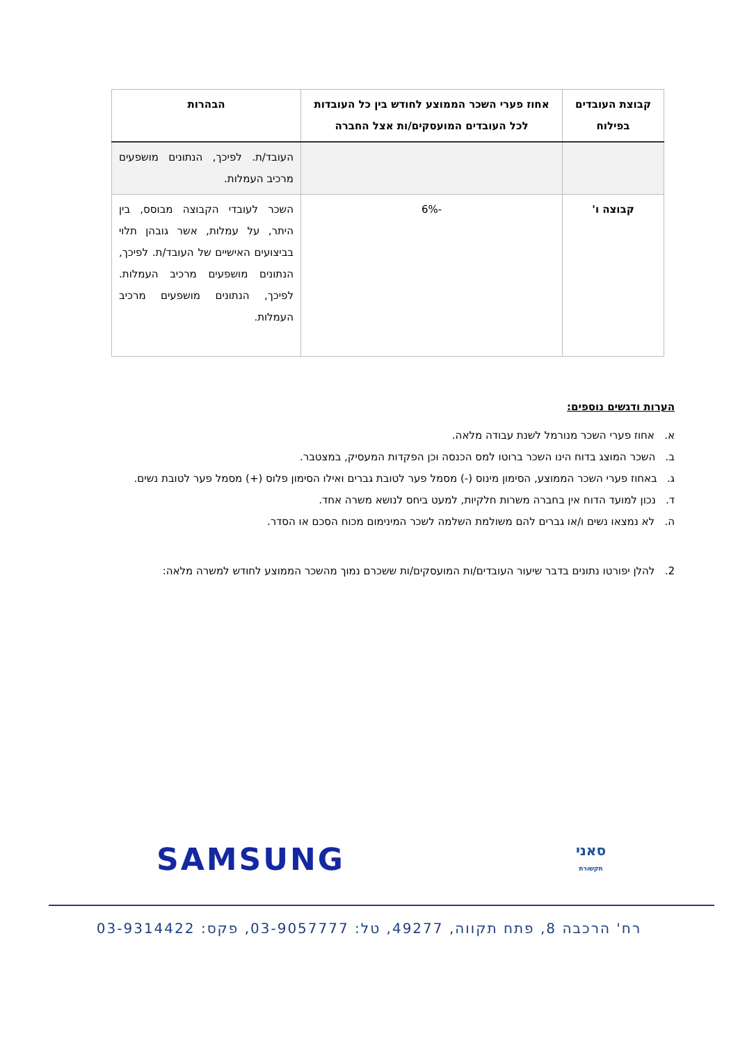| קבוצת העובדים בפילוח | אחוז פערי השכר הממוצע לחודש בין כל העובדות לכל העובדים המועסקים/ות אצל החברה | הבהרות |
| --- | --- | --- |
| | | העובד/ת. לפיכך, הנתונים מושפעים מרכיב העמלות. |
| קבוצה ו' | -6% | השכר לעובדי הקבוצה מבוסס, בין היתר, על עמלות, אשר גובהן תלוי בביצועים האישיים של העובד/ת. לפיכך, הנתונים מושפעים מרכיב העמלות. לפיכך, הנתונים מושפעים מרכיב העמלות. |
הערות ודגשים נוספים:
א. אחוז פערי השכר מנורמל לשנת עבודה מלאה.
ב. השכר המוצג בדוח הינו השכר ברוטו למס הכנסה וכן הפקדות המעסיק, במצטבר.
ג. באחוז פערי השכר הממוצע, הסימון מינוס (-) מסמל פער לטובת גברים ואילו הסימון פלוס (+) מסמל פער לטובת נשים.
ד. נכון למועד הדוח אין בחברה משרות חלקיות, למעט ביחס לנושא משרה אחד.
ה. לא נמצאו נשים ו/או גברים להם משולמת השלמה לשכר המינימום מכוח הסכם או הסדר.
2. להלן יפורטו נתונים בדבר שיעור העובדים/ות המועסקים/ות ששכרם נמוך מהשכר הממוצע לחודש למשרה מלאה:
סאני
תקשורת
SAMSUNG
רח' הרכבה 8, פתח תקווה, 49277, טל: 03-9057777, פקס: 03-9314422